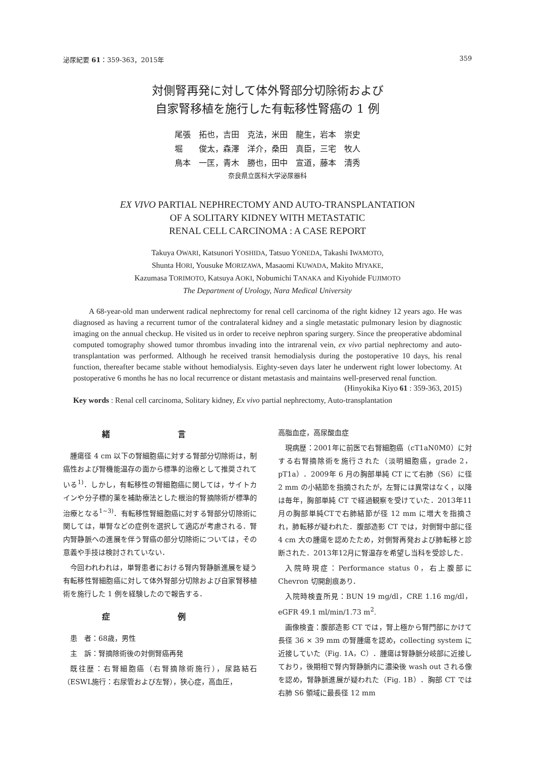泌尿紀要 61：359-363，2015年 359
対側腎再発に対して体外腎部分切除術および
自家腎移植を施行した有転移性腎癌の 1 例
尾張　拓也，吉田　克法，米田　龍生，岩本　崇史
堀　　俊太，森澤　洋介，桑田　真臣，三宅　牧人
鳥本　一匡，青木　勝也，田中　宣道，藤本　清秀
奈良県立医科大学泌尿器科
EX VIVO PARTIAL NEPHRECTOMY AND AUTO-TRANSPLANTATION
OF A SOLITARY KIDNEY WITH METASTATIC
RENAL CELL CARCINOMA : A CASE REPORT
Takuya OWARI, Katsunori YOSHIDA, Tatsuo YONEDA, Takashi IWAMOTO,
Shunta HORI, Yousuke MORIZAWA, Masaomi KUWADA, Makito MIYAKE,
Kazumasa TORIMOTO, Katsuya AOKI, Nobumichi TANAKA and Kiyohide FUJIMOTO
The Department of Urology, Nara Medical University
A 68-year-old man underwent radical nephrectomy for renal cell carcinoma of the right kidney 12 years ago. He was diagnosed as having a recurrent tumor of the contralateral kidney and a single metastatic pulmonary lesion by diagnostic imaging on the annual checkup. He visited us in order to receive nephron sparing surgery. Since the preoperative abdominal computed tomography showed tumor thrombus invading into the intrarenal vein, ex vivo partial nephrectomy and auto-transplantation was performed. Although he received transit hemodialysis during the postoperative 10 days, his renal function, thereafter became stable without hemodialysis. Eighty-seven days later he underwent right lower lobectomy. At postoperative 6 months he has no local recurrence or distant metastasis and maintains well-preserved renal function.
(Hinyokika Kiyo 61 : 359-363, 2015)
Key words : Renal cell carcinoma, Solitary kidney, Ex vivo partial nephrectomy, Auto-transplantation
緒 言
腫瘍径 4 cm 以下の腎細胞癌に対する腎部分切除術は，制癌性および腎機能温存の面から標準的治療として推奨されている<sup>1)</sup>．しかし，有転移性の腎細胞癌に関しては，サイトカインや分子標的薬を補助療法とした根治的腎摘除術が標準的治療となる<sup>1~3)</sup>．有転移性腎細胞癌に対する腎部分切除術に関しては，単腎などの症例を選択して適応が考慮される．腎内腎静脈への進展を伴う腎癌の部分切除術については，その意義や手技は検討されていない．
今回われわれは，単腎患者における腎内腎静脈進展を疑う有転移性腎細胞癌に対して体外腎部分切除および自家腎移植術を施行した 1 例を経験したので報告する．
症 例
患　者：68歳，男性
主　訴：腎摘除術後の対側腎癌再発
既往歴：右腎細胞癌（右腎摘除術施行），尿路結石（ESWL施行：右尿管および左腎），狭心症，高血圧，
高脂血症，高尿酸血症
現病歴：2001年に前医で右腎細胞癌（cT1aN0M0）に対する右腎摘除術を施行された（淡明細胞癌，grade 2，pT1a）．2009年 6 月の胸部単純 CT にて右肺（S6）に径 2 mm の小結節を指摘されたが，左腎には異常はなく，以降は毎年，胸部単純 CT で経過観察を受けていた．2013年11月の胸部単純CTで右肺結節が径 12 mm に増大を指摘され，肺転移が疑われた．腹部造影 CT では，対側腎中部に径 4 cm 大の腫瘍を認めたため，対側腎再発および肺転移と診断された．2013年12月に腎温存を希望し当科を受診した．
入院時現症：Performance status 0，右上腹部に Chevron 切開創痕あり．
入院時検査所見：BUN 19 mg/dl，CRE 1.16 mg/dl，eGFR 49.1 ml/min/1.73 m<sup>2</sup>.
画像検査：腹部造影 CT では，腎上極から腎門部にかけて長径 36 × 39 mm の腎腫瘍を認め，collecting system に近接していた（Fig. 1A，C）．腫瘍は腎静脈分岐部に近接しており，後期相で腎内腎静脈内に濃染後 wash out される像を認め，腎静脈進展が疑われた（Fig. 1B）．胸部 CT では右肺 S6 領域に最長径 12 mm